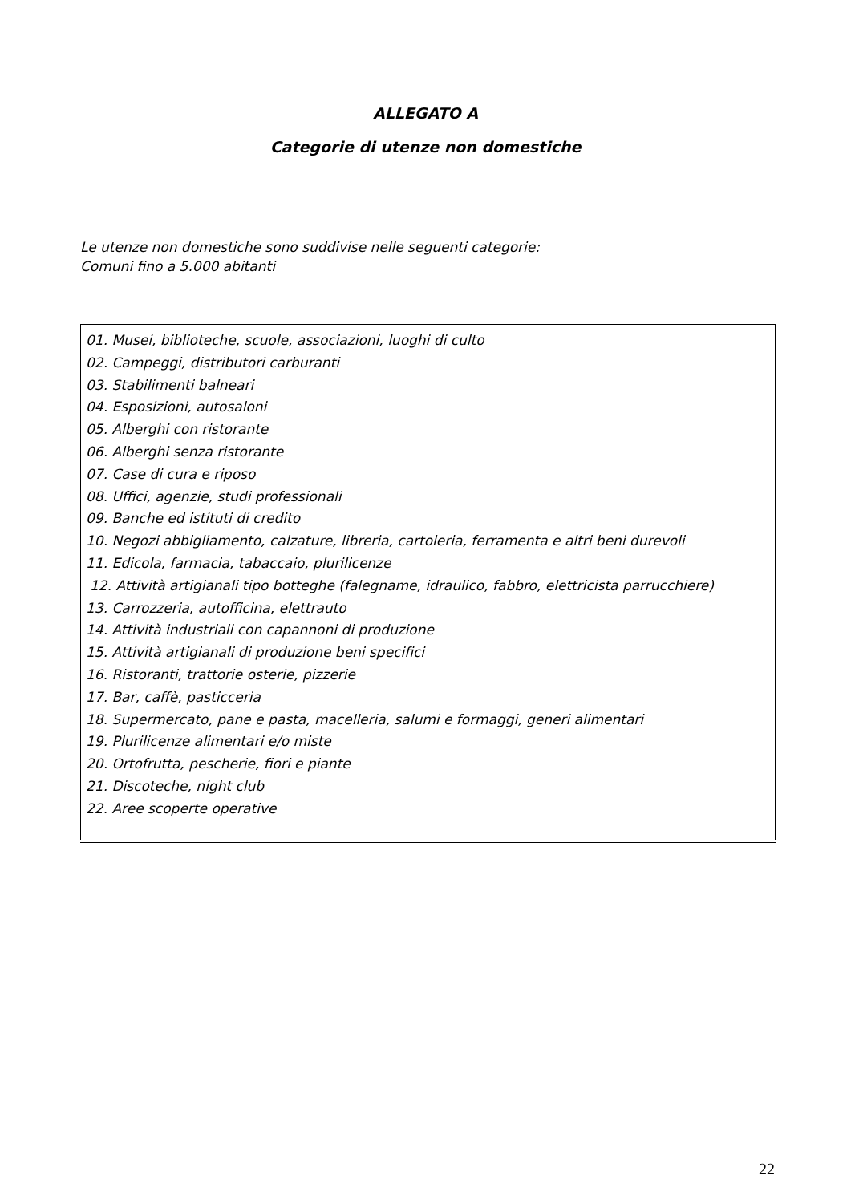ALLEGATO A
Categorie di utenze non domestiche
Le utenze non domestiche sono suddivise nelle seguenti categorie:
Comuni fino a 5.000 abitanti
| 01. Musei, biblioteche, scuole, associazioni, luoghi di culto 02. Campeggi, distributori carburanti 03. Stabilimenti balneari 04. Esposizioni, autosaloni 05. Alberghi con ristorante 06. Alberghi senza ristorante 07. Case di cura e riposo 08. Uffici, agenzie, studi professionali 09. Banche ed istituti di credito 10. Negozi abbigliamento, calzature, libreria, cartoleria, ferramenta e altri beni durevoli 11. Edicola, farmacia, tabaccaio, plurilicenze 12. Attività artigianali tipo botteghe (falegname, idraulico, fabbro, elettricista parrucchiere) 13. Carrozzeria, autofficina, elettrauto 14. Attività industriali con capannoni di produzione 15. Attività artigianali di produzione beni specifici 16. Ristoranti, trattorie osterie, pizzerie 17. Bar, caffè, pasticceria 18. Supermercato, pane e pasta, macelleria, salumi e formaggi, generi alimentari 19. Plurilicenze alimentari e/o miste 20. Ortofrutta, pescherie, fiori e piante 21. Discoteche, night club 22. Aree scoperte operative |
22